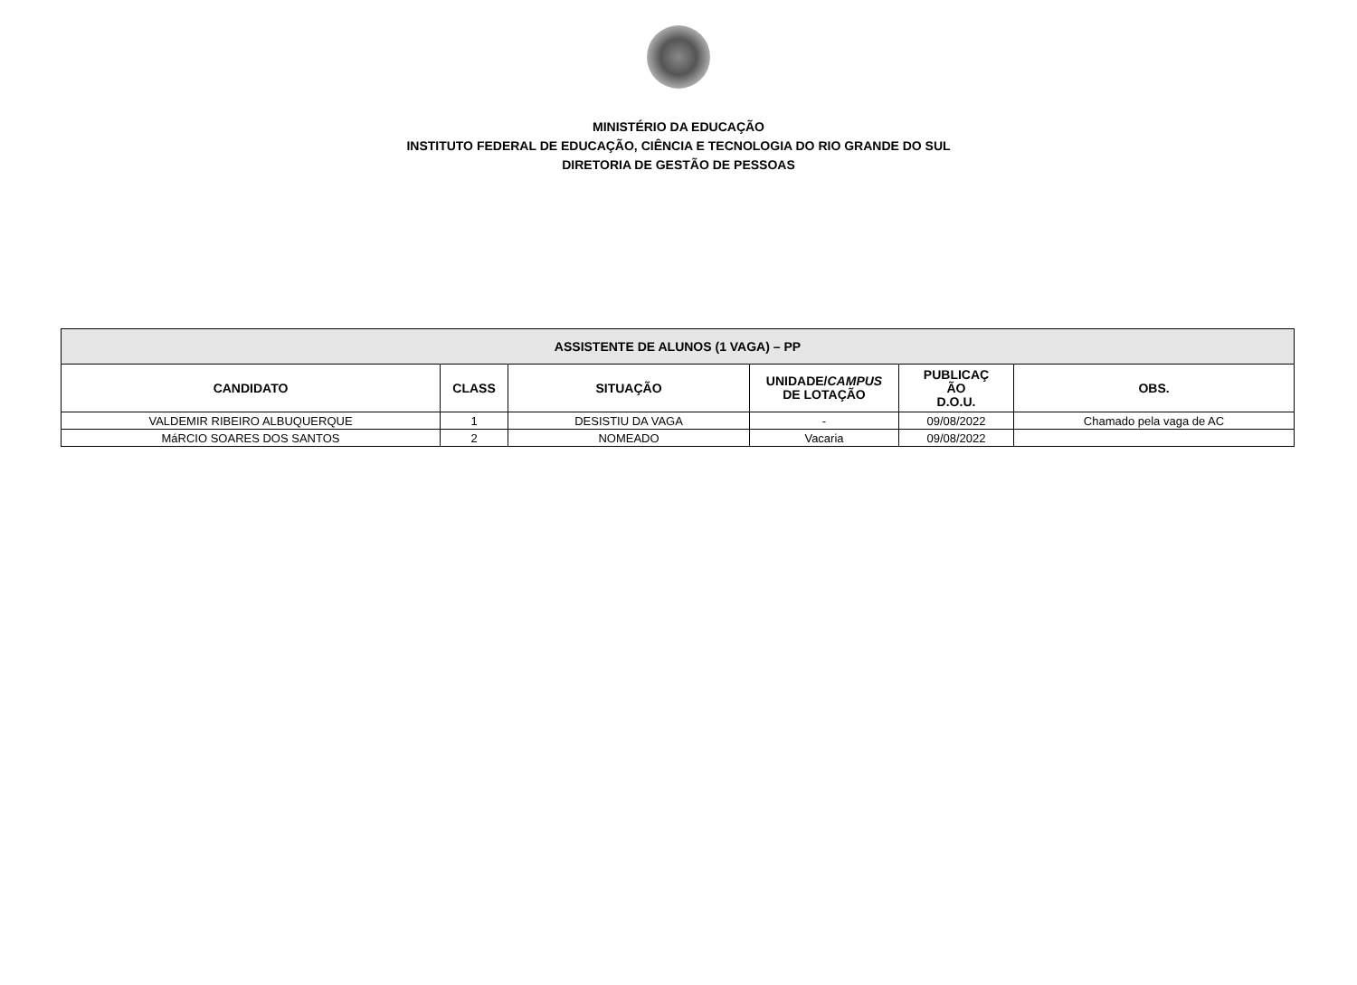MINISTÉRIO DA EDUCAÇÃO
INSTITUTO FEDERAL DE EDUCAÇÃO, CIÊNCIA E TECNOLOGIA DO RIO GRANDE DO SUL
DIRETORIA DE GESTÃO DE PESSOAS
| ASSISTENTE DE ALUNOS (1 VAGA) – PP | | | | | |
| --- | --- | --- | --- | --- | --- |
| CANDIDATO | CLASS | SITUAÇÃO | UNIDADE/ CAMPUS DE LOTAÇÃO | PUBLICAÇ ÃO D.O.U. | OBS. |
| VALDEMIR RIBEIRO ALBUQUERQUE | 1 | DESISTIU DA VAGA | - | 09/08/2022 | Chamado pela vaga de AC |
| MáRCIO SOARES DOS SANTOS | 2 | NOMEADO | Vacaria | 09/08/2022 | |